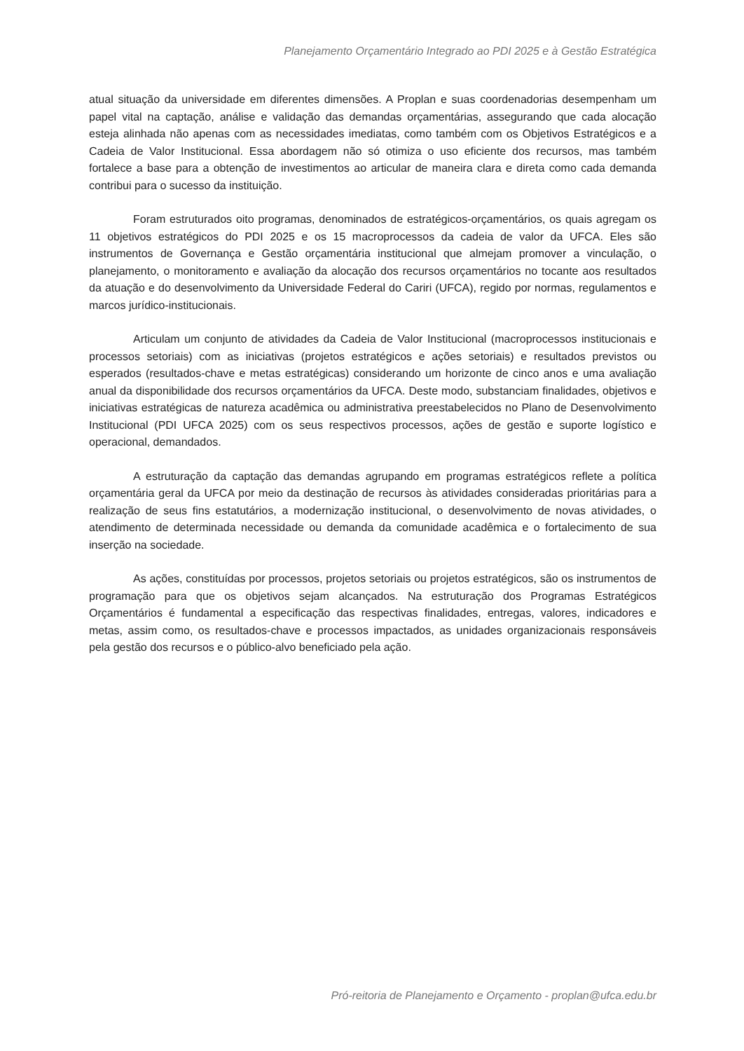Planejamento Orçamentário Integrado ao PDI 2025 e à Gestão Estratégica
atual situação da universidade em diferentes dimensões. A Proplan e suas coordenadorias desempenham um papel vital na captação, análise e validação das demandas orçamentárias, assegurando que cada alocação esteja alinhada não apenas com as necessidades imediatas, como também com os Objetivos Estratégicos e a Cadeia de Valor Institucional. Essa abordagem não só otimiza o uso eficiente dos recursos, mas também fortalece a base para a obtenção de investimentos ao articular de maneira clara e direta como cada demanda contribui para o sucesso da instituição.
Foram estruturados oito programas, denominados de estratégicos-orçamentários, os quais agregam os 11 objetivos estratégicos do PDI 2025 e os 15 macroprocessos da cadeia de valor da UFCA. Eles são instrumentos de Governança e Gestão orçamentária institucional que almejam promover a vinculação, o planejamento, o monitoramento e avaliação da alocação dos recursos orçamentários no tocante aos resultados da atuação e do desenvolvimento da Universidade Federal do Cariri (UFCA), regido por normas, regulamentos e marcos jurídico-institucionais.
Articulam um conjunto de atividades da Cadeia de Valor Institucional (macroprocessos institucionais e processos setoriais) com as iniciativas (projetos estratégicos e ações setoriais) e resultados previstos ou esperados (resultados-chave e metas estratégicas) considerando um horizonte de cinco anos e uma avaliação anual da disponibilidade dos recursos orçamentários da UFCA. Deste modo, substanciam finalidades, objetivos e iniciativas estratégicas de natureza acadêmica ou administrativa preestabelecidos no Plano de Desenvolvimento Institucional (PDI UFCA 2025) com os seus respectivos processos, ações de gestão e suporte logístico e operacional, demandados.
A estruturação da captação das demandas agrupando em programas estratégicos reflete a política orçamentária geral da UFCA por meio da destinação de recursos às atividades consideradas prioritárias para a realização de seus fins estatutários, a modernização institucional, o desenvolvimento de novas atividades, o atendimento de determinada necessidade ou demanda da comunidade acadêmica e o fortalecimento de sua inserção na sociedade.
As ações, constituídas por processos, projetos setoriais ou projetos estratégicos, são os instrumentos de programação para que os objetivos sejam alcançados. Na estruturação dos Programas Estratégicos Orçamentários é fundamental a especificação das respectivas finalidades, entregas, valores, indicadores e metas, assim como, os resultados-chave e processos impactados, as unidades organizacionais responsáveis pela gestão dos recursos e o público-alvo beneficiado pela ação.
Pró-reitoria de Planejamento e Orçamento - proplan@ufca.edu.br